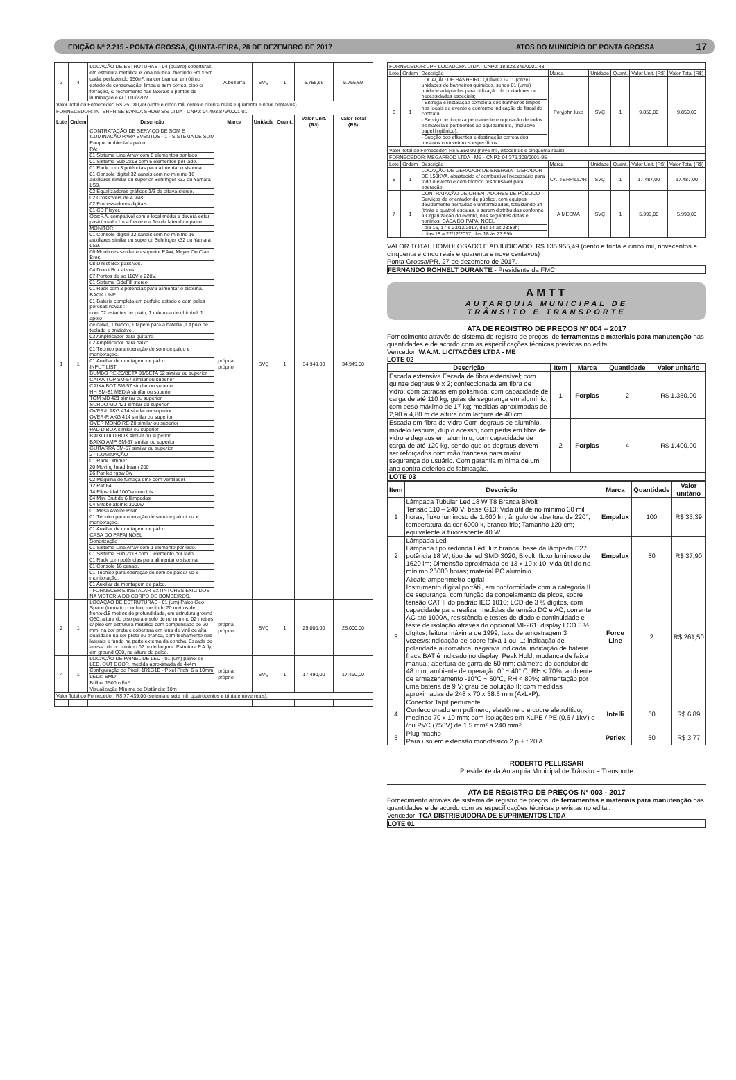EDIÇÃO Nº 2.215 - PONTA GROSSA, QUINTA-FEIRA, 28 DE DEZEMBRO DE 2017 ATOS DO MUNICÍPIO DE PONTA GROSSA 17
| 3 | 4 | LOCAÇÃO DE ESTRUTURAS - 04 (quatro) coberturas, em estrutura metálica e lona náutica, medindo 5m x 5m cada, perfazendo 150m², na cor branca, em ótimo estado de conservação, limpa e sem cortes, piso c/ forração, c/ fechamento nas laterais e pontos de iluminação e AC 110/220V. | A.bezerra | SVÇ | 1 | 5.755,69 | 5.755,69 |
| Valor Total do Fornecedor: R$ 25.180,49 (vinte e cinco mil, cento e oitenta reais e quarenta e nove centavos). | | | | | | | |
| FORNECEDOR: INTERPRISE BANDA SHOW S/S LTDA - CNPJ: 04.493.879/0001-01 | | | | | | | |
| Lote | Ordem | Descrição | Marca | Unidade | Quant. | Valor Unit. (R$) | Valor Total (R$) |
| 1 | 1 | CONTRATAÇÃO DE SERVIÇO DE SOM E ILUMINAÇÃO PARA EVENTOS - 1 - SISTEMA DE SOM Parque ambiental - palco PA: 01 Sistema Line Array com 8 elementos por lado. 01 Sistema Sub 2x18 com 6 elementos por lado. 01 Rack com 3 potências para alimentar o sistema. 01 Console digital 32 canais com no mínimo 16 auxiliares similar ou superior Behringer x32 ou Yamara LS9. 02 Equalizadores gráficos 1/3 de oitava-stereo. 02 Crossovers de 4 vias. 02 Processadores digitais. 01 CD Player. Obs:P.A. compatível com o local média e deverá estar posicionado 1m a frente e a 1m da lateral do palco. MONITOR: 01 Console digital 32 canais com no mínimo 16 auxiliares similar ou superior Behringer x32 ou Yamara LS9. 06 Monitores similar ou superior EAW, Meyer Ou Clair Bros. 08 Direct Box passivos. 04 Direct Box ativos 07 Pontos de ac 110V e 220V. 01 Sistema SideFill stereo 01 Rack com 3 potências para alimentar o sistema. BACK LINE: 01 Bateria completa em perfeito estado e com peles porosas novas : com 02 estantes de prato, 1 máquina de chimbal, 1 apoio de caixa, 1 banco, 1 tapete para a bateria ,1 Apoio de teclado e praticável. 03 Amplificador para guitarra 02 Amplificador para baixo 01 Técnico para operação de som de palco e monitoração. 01 Auxiliar de montagem de palco. INPUT LIST: BUMBO RE-20/BETA 91/BETA 52 similar ou superior CAIXA TOP SM-57 similar ou superior CAIXA BOT SM-57 similar ou superior HH SM-81 MEDIA similar ou superior TOM MD 421 similar ou superior SURDO MD 421 similar ou superior OVER-L AKG 414 similar ou superior OVER-R AKG 414 similar ou superior OVER MONO RE-20 similar ou superior PAD D.BOX similar ou superior BAIXO DI D.BOX similar ou superior BAIXO AMP SM-57 similar ou superior GUITARRA SM-57 similar ou superior 2 - ILUMINAÇÃO 01 Rack Dimmer 20 Moving head beam 200 26 Par led rgbw 3w 02 Máquina de fumaça dmx com ventilador 12 Par 64 14 Elipsoidal 1000w com Iris 04 Mini Brut de 6 lâmpadas 04 Strobo atomic 3000w 01 Mesa Avolite Pear 01 Técnico para operação de som de palco/ luz e monitoração. 01 Auxiliar de montagem de palco. CASA DO PAPAI NOEL Sonorização 01 Sistema Line Array com 1 elemento por lado. 01 Sistema Sub 2x18 com 1 elemento por lado. 01 Rack com potências para alimentar o sistema. 01 Console 16 canais. 01 Técnico para operação de som de palco/ luz e monitoração. 01 Auxiliar de montagem de palco. - FORNECER E INSTALAR EXTINTORES EXIGIDOS NA VISTORIA DO CORPO DE BOMBEIROS. | própria próprio | SVÇ | 1 | 34.949,00 | 34.949,00 |
| 2 | 1 | LOCAÇÃO DE ESTRUTURAS - 01 (um) Palco Geo Space (formato concha), medindo 20 metros de frentex18 metros de profundidade, em estrutura ground Q50, altura do piso para o solo de no mínimo 02 metros, c/ piso em estrutura metálica com compensado de 20 mm, na cor preta e cobertura em lona de vinil de alta qualidade na cor preta ou branca, com fechamento nas laterais e fundo na parte externa da concha, Escada de acesso de no mínimo 02 m de largura. Estrutura P.A fly, em ground Q30, na altura do palco. | própria próprio | SVÇ | 1 | 25.000,00 | 25.000,00 |
| 4 | 1 | LOCAÇÃO DE PAINEL DE LED - 01 (um) painel de LED, OUT DOOR, medida aproximada de 4x4m Configuração do Pixel: 1R1G1B - Pixel Pitch: 6 a 10mm LEDs: SMD Brilho: 1500 cd/m² Visualização Mínima de Distância: 10m | própria próprio | SVÇ | 1 | 17.490,00 | 17.490,00 |
| Valor Total do Fornecedor: R$ 77.439,00 (setenta e sete mil, quatrocentos e trinta e nove reais). | | | | | | | |
| FORNECEDOR: JPR LOCADORA LTDA - CNPJ: 18.828.346/0001-48 | | | | | | | |
| Lote | Ordem | Descrição | Marca | Unidade | Quant. | Valor Unit. (R$) | Valor Total (R$) |
| 6 | 1 | LOCAÇÃO DE BANHEIRO QUÍMICO - 11 (onze) unidades de banheiros químicos, sendo 01 (uma) unidade adaptadas para utilização de portadores de necessidades especiais; - Entrega e instalação completa dos banheiros limpos nos locais do evento e conforme indicação do fiscal do contrato; - Serviço de limpeza permanente e reposição de todos os materiais pertinentes ao equipamento, (inclusive papel higiênico); - Sucção dos efluentes e destinação correta dos mesmos com veículos específicos. | Polyjohn luxo | SVÇ | 1 | 9.850,00 | 9.850,00 |
| Valor Total do Fornecedor: R$ 9.850,00 (nove mil, oitocentos e cinquenta reais). | | | | | | | |
| FORNECEDOR: MEGAPROD LTDA - ME - CNPJ: 04.379.309/0001-95 | | | | | | | |
| Lote | Ordem | Descrição | Marca | Unidade | Quant. | Valor Unit. (R$) | Valor Total (R$) |
| 5 | 1 | LOCAÇÃO DE GERADOR DE ENERGIA - GERADOR DE 150KVA, abastecido c/ combustível necessário para todo o evento e com técnico responsável para operação. | CATTERPILLAR | SVÇ | 1 | 17.487,00 | 17.487,00 |
| 7 | 1 | CONTRATAÇÃO DE ORIENTADORES DE PÚBLICO - - Serviços de orientador de público, com equipes devidamente treinadas e uniformizadas, totalizando 34 (trinta e quatro) escalas, a serem distribuídas conforme a Organização do evento, nas seguintes datas e horários: CASA DO PAPAI NOEL - dia 16, 17 e 23/12/2017, das 14 às 23:59h; - dias 18 a 22/12/2017, das 18 às 23:59h. | A MESMA | SVÇ | 1 | 5.999,00 | 5.999,00 |
VALOR TOTAL HOMOLOGADO E ADJUDICADO: R$ 135.955,49 (cento e trinta e cinco mil, novecentos e cinquenta e cinco reais e quarenta e nove centavos)
Ponta Grossa/PR, 27 de dezembro de 2017.
FERNANDO ROHNELT DURANTE - Presidente da FMC
AMTT
AUTARQUIA MUNICIPAL DE
TRÂNSITO E TRANSPORTE
ATA DE REGISTRO DE PREÇOS Nº 004 – 2017
Fornecimento através de sistema de registro de preços, de ferramentas e materiais para manutenção nas quantidades e de acordo com as especificações técnicas previstas no edital.
Vencedor: W.A.M. LICITAÇÕES LTDA - ME
LOTE 02
| Descrição | Item | Marca | Quantidade | Valor unitário |
| --- | --- | --- | --- | --- |
| Escada extensiva Escada de fibra extensível; com quinze degraus 9 x 2; confeccionada em fibra de vidro; com catracas em poliamida; com capacidade de carga de até 110 kg; guias de segurança em alumínio; com peso máximo de 17 kg; medidas aproximadas de 2,90 a 4,80 m de altura com largura de 40 cm. | 1 | Forplas | 2 | R$ 1.350,00 |
| Escada em fibra de vidro Com degraus de alumínio, modelo tesoura, duplo acesso, com perfis em fibra de vidro e degraus em alumínio, com capacidade de carga de até 120 kg, sendo que os degraus devem ser reforçados com mão francesa para maior segurança do usuário. Com garantia mínima de um ano contra defeitos de fabricação. | 2 | Forplas | 4 | R$ 1.400,00 |
| LOTE 03 | | | | |
| Item | Descrição | Marca | Quantidade | Valor unitário |
| --- | --- | --- | --- | --- |
| 1 | Lâmpada Tubular Led 18 W T8 Branca Bivolt Tensão 110 – 240 V; base G13; Vida útil de no mínimo 30 mil horas; fluxo luminoso de 1.600 lm; ângulo de abertura de 220°; temperatura da cor 6000 k, branco frio; Tamanho 120 cm; equivalente a fluorescente 40 W. | Empalux | 100 | R$ 33,39 |
| 2 | Lâmpada Led Lâmpada tipo redonda Led; luz branca; base da lâmpada E27; potência 18 W; tipo de led SMD 3020; Bivolt; fluxo luminoso de 1620 lm; Dimensão aproximada de 13 x 10 x 10; vida útil de no mínimo 25000 horas; material PC alumínio. | Empalux | 50 | R$ 37,90 |
| 3 | Alicate amperímetro digital Instrumento digital portátil, em conformidade com a categoria II de segurança, com função de congelamento de picos, sobre tensão CAT II do padrão IEC 1010; LCD de 3 ½ dígitos, com capacidade para realizar medidas de tensão DC e AC, corrente AC até 1000A, resistência e testes de diodo e continuidade e teste de isolação através do opcional MI-261; display LCD 3 ½ dígitos, leitura máxima de 1999; taxa de amostragem 3 vezes/s;indicação de sobre faixa 1 ou -1; indicação de polaridade automática, negativa indicada; indicação de bateria fraca BAT é indicado no display; Peak Hold; mudança de faixa manual; abertura de garra de 50 mm; diâmetro do condutor de 48 mm; ambiente de operação 0° ~ 40° C, RH < 70%; ambiente de armazenamento -10°C ~ 50°C, RH < 80%; alimentação por uma bateria de 9 V; grau de poluição II; com medidas aproximadas de 248 x 70 x 38.5 mm (AxLxP). | Force Line | 2 | R$ 261,50 |
| 4 | Conector Tapit perfurante Confeccionado em polímero, elastômero e cobre eletrolítico; medindo 70 x 10 mm; com isolações em XLPE / PE (0,6 / 1kV) e /ou PVC (750V) de 1,5 mm² a 240 mm²; | Intelli | 50 | R$ 6,89 |
| 5 | Plug macho Para uso em extensão monofásico 2 p + t 20 A | Perlex | 50 | R$ 3,77 |
ROBERTO PELLISSARI
Presidente da Autarquia Municipal de Trânsito e Transporte
ATA DE REGISTRO DE PREÇOS Nº 003 - 2017
Fornecimento através de sistema de registro de preços, de ferramentas e materiais para manutenção nas quantidades e de acordo com as especificações técnicas previstas no edital.
Vencedor: TCA DISTRIBUIDORA DE SUPRIMENTOS LTDA
LOTE 01